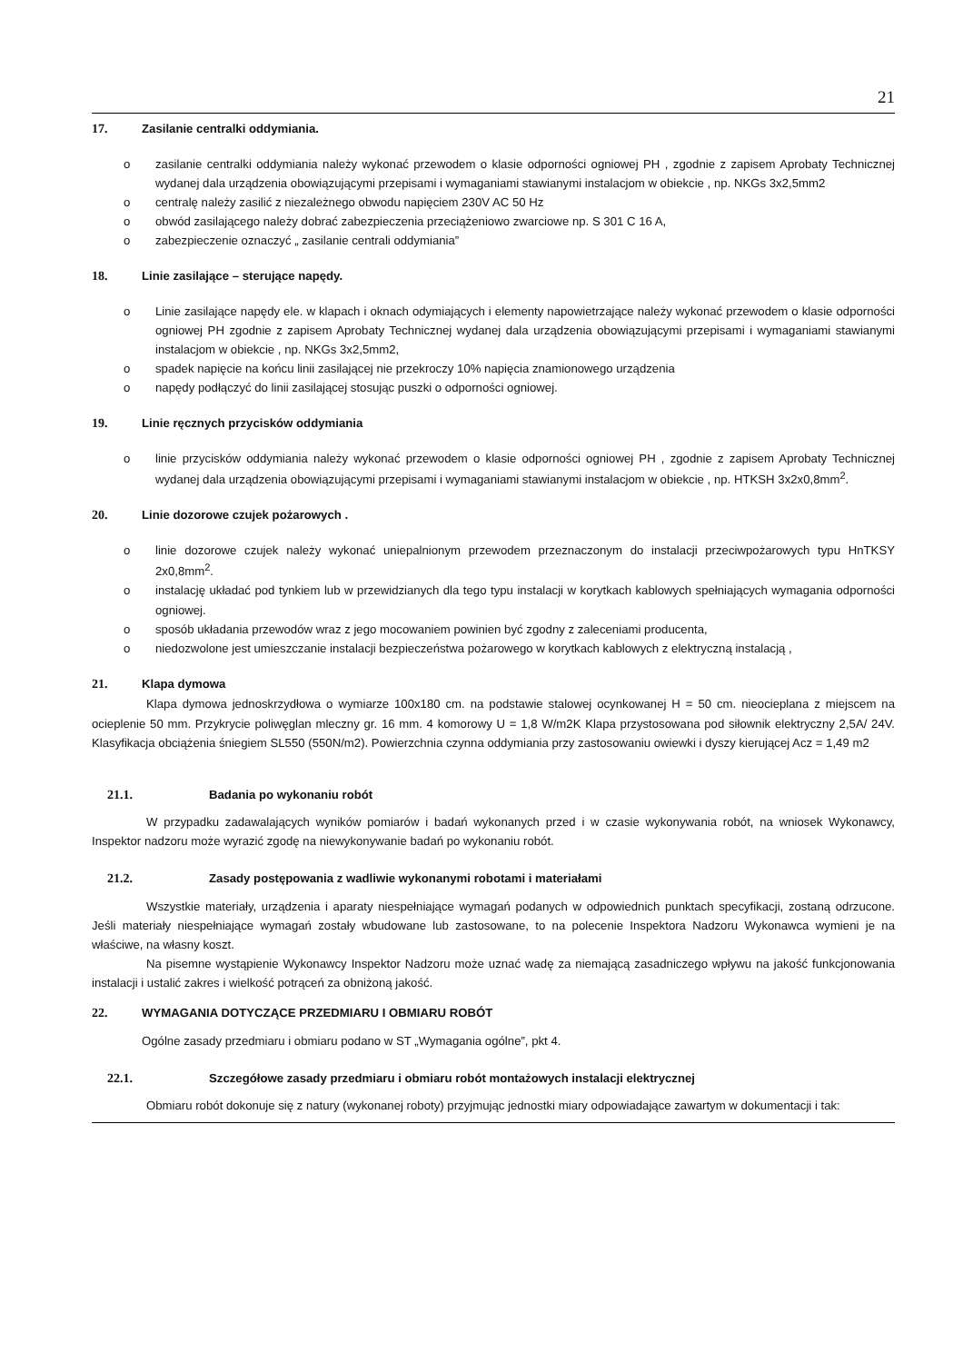21
17. Zasilanie centralki oddymiania.
o zasilanie centralki oddymiania należy wykonać przewodem o klasie odporności ogniowej PH , zgodnie z zapisem Aprobaty Technicznej wydanej dala urządzenia obowiązującymi przepisami i wymaganiami stawianymi instalacjom w obiekcie , np. NKGs 3x2,5mm2
o centralę należy zasilić z niezależnego obwodu napięciem 230V AC 50 Hz
o obwód zasilającego należy dobrać zabezpieczenia przeciążeniowo zwarciowe np. S 301 C 16 A,
o zabezpieczenie oznaczyć „ zasilanie centrali oddymiania”
18. Linie zasilające – sterujące napędy.
o Linie zasilające napędy ele. w klapach i oknach odymiających i elementy napowietrzające należy wykonać przewodem o klasie odporności ogniowej PH zgodnie z zapisem Aprobaty Technicznej wydanej dala urządzenia obowiązującymi przepisami i wymaganiami stawianymi instalacjom w obiekcie , np. NKGs 3x2,5mm2,
o spadek napięcie na końcu linii zasilającej nie przekroczy 10% napięcia znamionowego urządzenia
o napędy podłączyć do linii zasilającej stosując puszki o odporności ogniowej.
19. Linie ręcznych przycisków oddymiania
o linie przycisków oddymiania należy wykonać przewodem o klasie odporności ogniowej PH , zgodnie z zapisem Aprobaty Technicznej wydanej dala urządzenia obowiązującymi przepisami i wymaganiami stawianymi instalacjom w obiekcie , np. HTKSH 3x2x0,8mm<sup>2</sup>.
20. Linie dozorowe czujek pożarowych .
o linie dozorowe czujek należy wykonać uniepalnionym przewodem przeznaczonym do instalacji przeciwpożarowych typu HnTKSY 2x0,8mm<sup>2</sup>.
o instalację układać pod tynkiem lub w przewidzianych dla tego typu instalacji w korytkach kablowych spełniających wymagania odporności ogniowej.
o sposób układania przewodów wraz z jego mocowaniem powinien być zgodny z zaleceniami producenta,
o niedozwolone jest umieszczanie instalacji bezpieczeństwa pożarowego w korytkach kablowych z elektryczną instalacją ,
21. Klapa dymowa
Klapa dymowa jednoskrzydłowa o wymiarze 100x180 cm. na podstawie stalowej ocynkowanej H = 50 cm. nieocieplana z miejscem na ocieplenie 50 mm. Przykrycie poliwęglan mleczny gr. 16 mm. 4 komorowy U = 1,8 W/m2K Klapa przystosowana pod siłownik elektryczny 2,5A/ 24V. Klasyfikacja obciążenia śniegiem SL550 (550N/m2). Powierzchnia czynna oddymiania przy zastosowaniu owiewki i dyszy kierującej Acz = 1,49 m2
21.1. Badania po wykonaniu robót
W przypadku zadawalających wyników pomiarów i badań wykonanych przed i w czasie wykonywania robót, na wniosek Wykonawcy, Inspektor nadzoru może wyrazić zgodę na niewykonywanie badań po wykonaniu robót.
21.2. Zasady postępowania z wadliwie wykonanymi robotami i materiałami
Wszystkie materiały, urządzenia i aparaty niespełniające wymagań podanych w odpowiednich punktach specyfikacji, zostaną odrzucone. Jeśli materiały niespełniające wymagań zostały wbudowane lub zastosowane, to na polecenie Inspektora Nadzoru Wykonawca wymieni je na właściwe, na własny koszt.
Na pisemne wystąpienie Wykonawcy Inspektor Nadzoru może uznać wadę za niemającą zasadniczego wpływu na jakość funkcjonowania instalacji i ustalić zakres i wielkość potrąceń za obniżoną jakość.
22. WYMAGANIA DOTYCZĄCE PRZEDMIARU I OBMIARU ROBÓT
Ogólne zasady przedmiaru i obmiaru podano w ST „Wymagania ogólne”, pkt 4.
22.1. Szczegółowe zasady przedmiaru i obmiaru robót montażowych instalacji elektrycznej
Obmiaru robót dokonuje się z natury (wykonanej roboty) przyjmując jednostki miary odpowiadające zawartym w dokumentacji i tak: